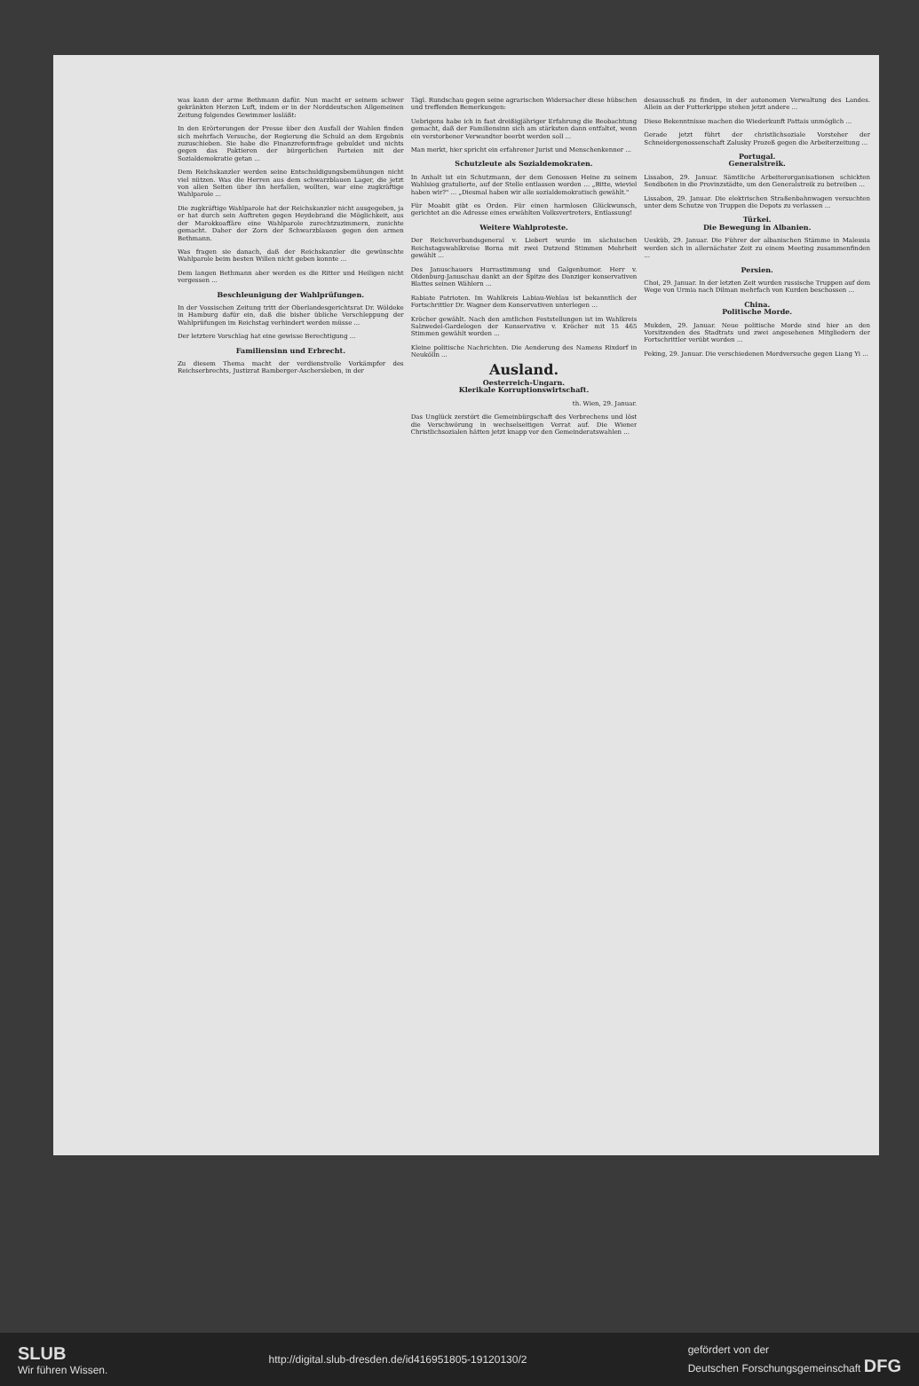was kann der arme Bethmann dafür. Nun macht er seinem schwer gekränkten Herzen Luft, indem er in der Norddeutschen Allgemeinen Zeitung folgendes Gewimmer losläßt:
In den Erörterungen der Presse über den Ausfall der Wahlen finden sich mehrfach Versuche, der Regierung die Schuld an dem Ergebnis zuzuschieben. Sie habe die Finanzreformfrage gebuldet und nichts gegen das Paktieren der bürgerlichen Parteien mit der Sozialdemokratie getan ...
Dem Reichskanzler werden seine Entschuldigungsbemühungen nicht viel nützen. Was die Herren aus dem schwarzblauen Lager, die jetzt von allen Seiten über ihn herfallen, wollten, war eine zugkräftige Wahlparole ...
Die zugkräftige Wahlparole hat der Reichskanzler nicht ausgegeben, ja er hat durch sein Auftreten gegen Heydebrand die Möglichkeit, aus der Marokkoaffäre eine Wahlparole zurechtzuzimmern, zunichte gemacht. Daher der Zorn der Schwarzblauen gegen den armen Bethmann.
Was fragen sie danach, daß der Reichskanzler die gewünschte Wahlparole beim besten Willen nicht geben konnte ...
Dem langen Bethmann aber werden es die Ritter und Heiligen nicht vergessen ...
Beschleunigung der Wahlprüfungen.
In der Vossischen Zeitung tritt der Oberlandesgerichtsrat Dr. Wöldeke in Hamburg dafür ein, daß die bisher übliche Verschleppung der Wahlprüfungen im Reichstag verhindert werden müsse ...
Der letztere Vorschlag hat eine gewisse Berechtigung ...
Familiensinn und Erbrecht.
Zu diesem Thema macht der verdienstvolle Vorkämpfer des Reichserbrechts, Justizrat Bamberger-Aschersleben, in der
Tägl. Rundschau gegen seine agrarischen Widersacher diese hübschen und treffenden Bemerkungen:
Uebrigens habe ich in fast dreißigjähriger Erfahrung die Beobachtung gemacht, daß der Familiensinn sich am stärksten dann entfaltet, wenn ein verstorbener Verwandter beerbt werden soll ...
Man merkt, hier spricht ein erfahrener Jurist und Menschenkenner ...
Schutzleute als Sozialdemokraten.
In Anhalt ist ein Schutzmann, der dem Genossen Heine zu seinem Wahlsieg gratulierte, auf der Stelle entlassen worden ... „Bitte, wieviel haben wir?" ... „Diesmal haben wir alle sozialdemokratisch gewählt."
Für Moabit gibt es Orden. Für einen harmlosen Glückwunsch, gerichtet an die Adresse eines erwählten Volksvertreters, Entlassung!
Weitere Wahlproteste.
Der Reichsverbandsgeneral v. Liebert wurde im sächsischen Reichstagswahlkreise Borna mit zwei Dutzend Stimmen Mehrheit gewählt ...
Des Januschauers Hurrastimmung und Galgenhumor. Herr v. Oldenburg-Januschau dankt an der Spitze des Danziger konservativen Blattes seinen Wählern ...
Rabiate Patrioten. Im Wahlkreis Labiau-Wehlau ist bekanntlich der Fortschrittler Dr. Wagner dem Konservativen unterlegen ...
Kröcher gewählt. Nach den amtlichen Feststellungen ist im Wahlkreis Salzwedel-Gardelegen der Konservative v. Kröcher mit 15 465 Stimmen gewählt worden ...
Kleine politische Nachrichten. Die Aenderung des Namens Rixdorf in Neukölln ...
Ausland.
Oesterreich-Ungarn.
Klerikale Korruptionswirtschaft.
th. Wien, 29. Januar.
Das Unglück zerstört die Gemeinbürgschaft des Verbrechens und löst die Verschwörung in wechselseitigen Verrat auf. Die Wiener Christlichsozialen hätten jetzt knapp vor den Gemeinderatswahlen ...
desausschuß zu finden, in der autonomen Verwaltung des Landes. Allein an der Futterkrippe stehen jetzt andere ...
Diese Bekenntnisse machen die Wiederkunft Pattais unmöglich ...
Gerade jetzt führt der christlichsoziale Vorsteher der Schneidergenossenschaft Zalusky Prozeß gegen die Arbeiterzeitung ...
Portugal.
Generalstreik.
Lissabon, 29. Januar. Sämtliche Arbeiterorganisationen schickten Sendboten in die Provinzstädte, um den Generalstreik zu betreiben ...
Lissabon, 29. Januar. Die elektrischen Straßenbahnwagen versuchten unter dem Schutze von Truppen die Depots zu verlassen ...
Türkei.
Die Bewegung in Albanien.
Uesküb, 29. Januar. Die Führer der albanischen Stämme in Malessia werden sich in allernächster Zeit zu einem Meeting zusammenfinden ...
Persien.
Choi, 29. Januar. In der letzten Zeit wurden russische Truppen auf dem Wege von Urmia nach Dilman mehrfach von Kurden beschossen ...
China.
Politische Morde.
Mukden, 29. Januar. Neue politische Morde sind hier an den Vorsitzenden des Stadtrats und zwei angesehenen Mitgliedern der Fortschrittler verübt worden ...
Peking, 29. Januar. Die verschiedenen Mordversuche gegen Liang Yi ...
SLUB
Wir führen Wissen.
http://digital.slub-dresden.de/id416951805-19120130/2
gefördert von der
Deutschen Forschungsgemeinschaft DFG